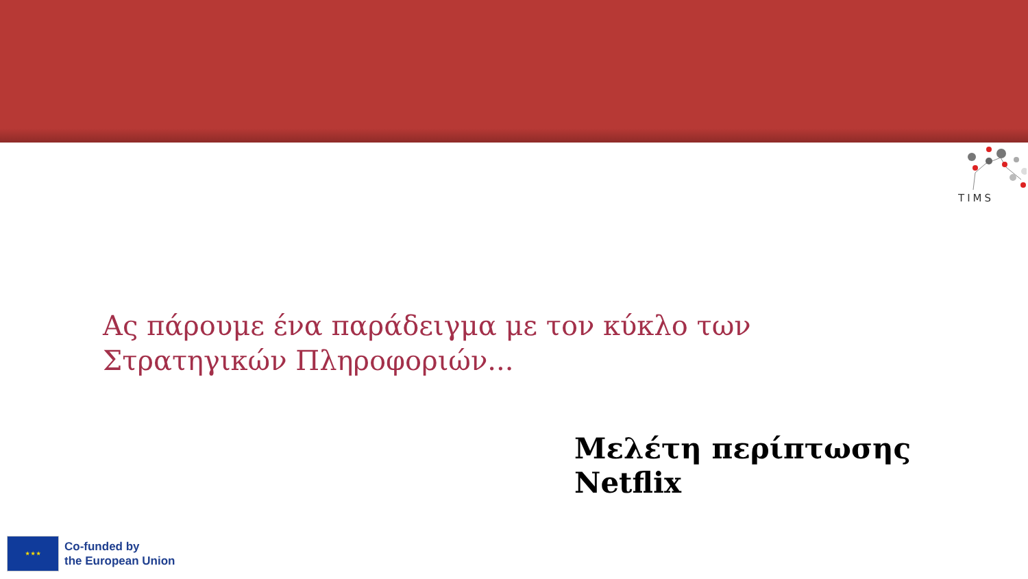TIMS
Ας πάρουμε ένα παράδειγμα με τον κύκλο των
Στρατηγικών Πληροφοριών...
Μελέτη περίπτωσης
Netflix
★ ★ ★
Co-funded by
the European Union